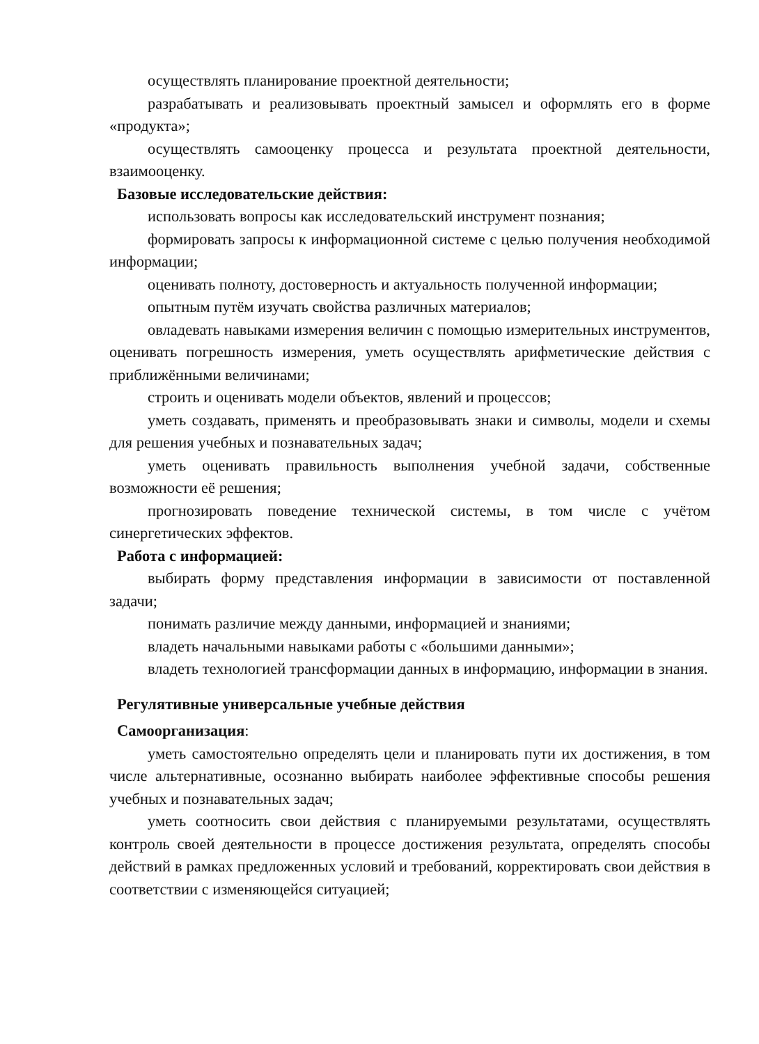осуществлять планирование проектной деятельности;
разрабатывать и реализовывать проектный замысел и оформлять его в форме «продукта»;
осуществлять самооценку процесса и результата проектной деятельности, взаимооценку.
Базовые исследовательские действия:
использовать вопросы как исследовательский инструмент познания;
формировать запросы к информационной системе с целью получения необходимой информации;
оценивать полноту, достоверность и актуальность полученной информации;
опытным путём изучать свойства различных материалов;
овладевать навыками измерения величин с помощью измерительных инструментов, оценивать погрешность измерения, уметь осуществлять арифметические действия с приближёнными величинами;
строить и оценивать модели объектов, явлений и процессов;
уметь создавать, применять и преобразовывать знаки и символы, модели и схемы для решения учебных и познавательных задач;
уметь оценивать правильность выполнения учебной задачи, собственные возможности её решения;
прогнозировать поведение технической системы, в том числе с учётом синергетических эффектов.
Работа с информацией:
выбирать форму представления информации в зависимости от поставленной задачи;
понимать различие между данными, информацией и знаниями;
владеть начальными навыками работы с «большими данными»;
владеть технологией трансформации данных в информацию, информации в знания.
Регулятивные универсальные учебные действия
Самоорганизация:
уметь самостоятельно определять цели и планировать пути их достижения, в том числе альтернативные, осознанно выбирать наиболее эффективные способы решения учебных и познавательных задач;
уметь соотносить свои действия с планируемыми результатами, осуществлять контроль своей деятельности в процессе достижения результата, определять способы действий в рамках предложенных условий и требований, корректировать свои действия в соответствии с изменяющейся ситуацией;